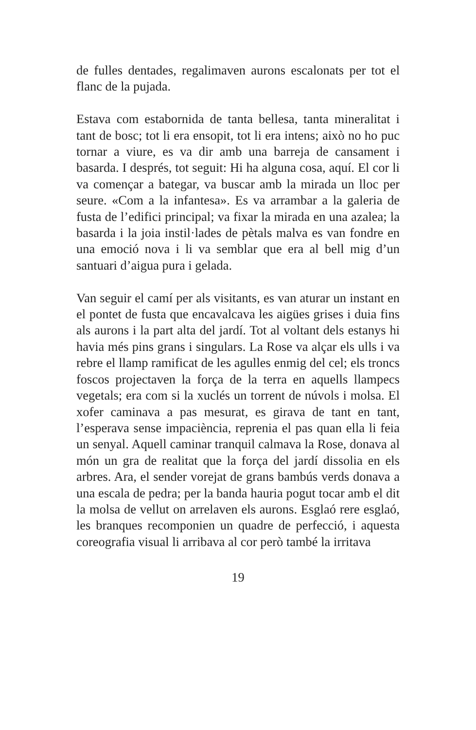de fulles dentades, regalimaven aurons escalonats per tot el flanc de la pujada.
Estava com estabornida de tanta bellesa, tanta mineralitat i tant de bosc; tot li era ensopit, tot li era intens; això no ho puc tornar a viure, es va dir amb una barreja de cansament i basarda. I després, tot seguit: Hi ha alguna cosa, aquí. El cor li va començar a bategar, va buscar amb la mirada un lloc per seure. «Com a la infantesa». Es va arrambar a la galeria de fusta de l’edifici principal; va fixar la mirada en una azalea; la basarda i la joia instil·lades de pètals malva es van fondre en una emoció nova i li va semblar que era al bell mig d’un santuari d’aigua pura i gelada.
Van seguir el camí per als visitants, es van aturar un instant en el pontet de fusta que encavalcava les aigües grises i duia fins als aurons i la part alta del jardí. Tot al voltant dels estanys hi havia més pins grans i singulars. La Rose va alçar els ulls i va rebre el llamp ramificat de les agulles enmig del cel; els troncs foscos projectaven la força de la terra en aquells llampecs vegetals; era com si la xuclés un torrent de núvols i molsa. El xofer caminava a pas mesurat, es girava de tant en tant, l’esperava sense impaciència, reprenia el pas quan ella li feia un senyal. Aquell caminar tranquil calmava la Rose, donava al món un gra de realitat que la força del jardí dissolia en els arbres. Ara, el sender vorejat de grans bambús verds donava a una escala de pedra; per la banda hauria pogut tocar amb el dit la molsa de vellut on arrelaven els aurons. Esglaó rere esglaó, les branques recomponien un quadre de perfecció, i aquesta coreografia visual li arribava al cor però també la irritava
19